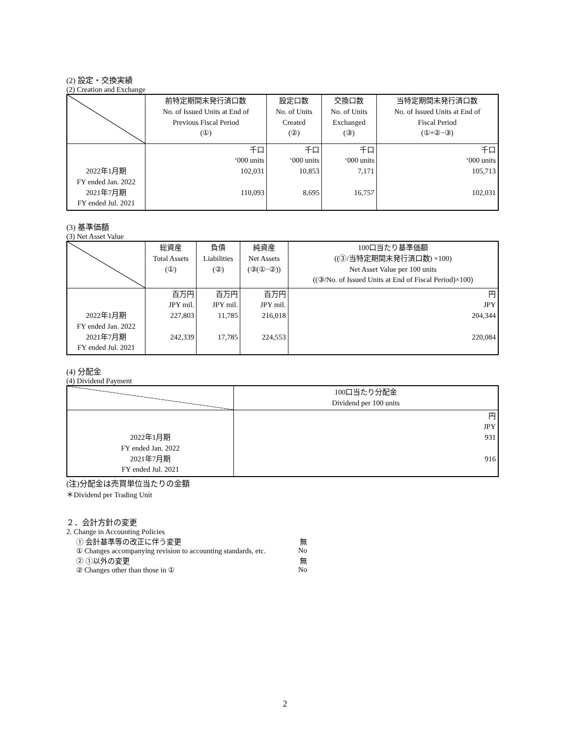(2) 設定・交換実績
(2) Creation and Exchange
| | 前特定期間末発行済口数 No. of Issued Units at End of Previous Fiscal Period (①) | 設定口数 No. of Units Created (②) | 交換口数 No. of Units Exchanged (③) | 当特定期間末発行済口数 No. of Issued Units at End of Fiscal Period (①+②−③) |
| --- | --- | --- | --- | --- |
| 2022年1月期 FY ended Jan. 2022 2021年7月期 FY ended Jul. 2021 | 千口 ‘000 units 102,031 110,093 | 千口 ‘000 units 10,853 8,695 | 千口 ‘000 units 7,171 16,757 | 千口 ‘000 units 105,713 102,031 |
(3) 基準価額
(3) Net Asset Value
| | 総資産 Total Assets (①) | 負債 Liabilities (②) | 純資産 Net Assets (③(①−②)) | 100口当たり基準価額 ((③/当特定期間末発行済口数) ×100) Net Asset Value per 100 units ((③/No. of Issued Units at End of Fiscal Period)×100) |
| --- | --- | --- | --- | --- |
| 2022年1月期 FY ended Jan. 2022 2021年7月期 FY ended Jul. 2021 | 百万円 JPY mil. 227,803 242,339 | 百万円 JPY mil. 11,785 17,785 | 百万円 JPY mil. 216,018 224,553 | 円 JPY 204,344 220,084 |
(4) 分配金
(4) Dividend Payment
| | 100口当たり分配金 Dividend per 100 units |
| --- | --- |
| 2022年1月期 FY ended Jan. 2022 2021年7月期 FY ended Jul. 2021 | 円 JPY 931 916 |
(注)分配金は売買単位当たりの金額
＊Dividend per Trading Unit
２．会計方針の変更
2. Change in Accounting Policies
① 会計基準等の改正に伴う変更 無
① Changes accompanying revision to accounting standards, etc. No
② ①以外の変更 無
② Changes other than those in ① No
2